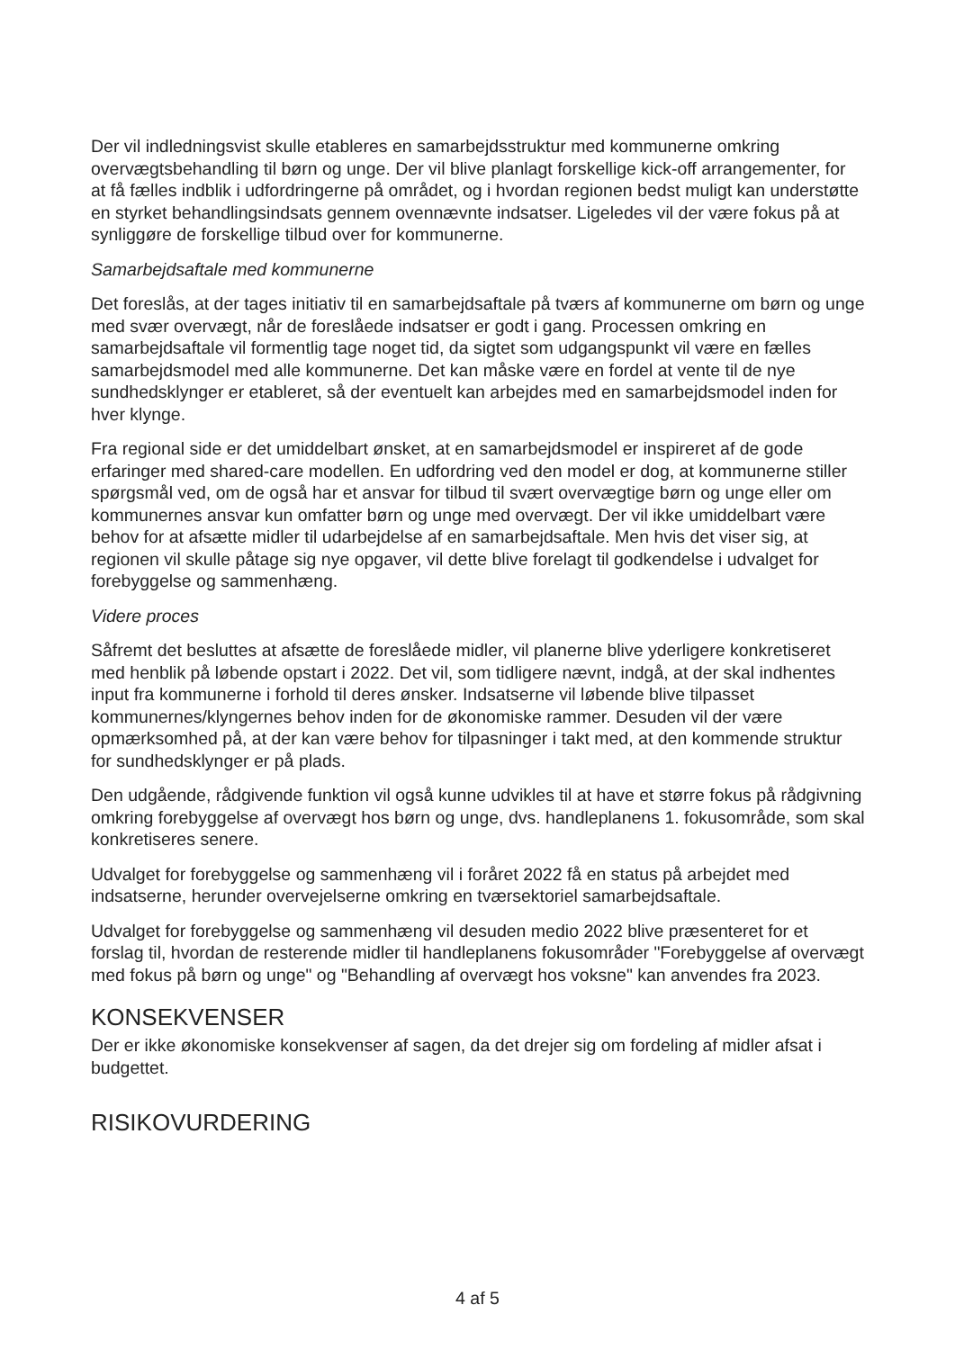Der vil indledningsvist skulle etableres en samarbejdsstruktur med kommunerne omkring overvægtsbehandling til børn og unge. Der vil blive planlagt forskellige kick-off arrangementer, for at få fælles indblik i udfordringerne på området, og i hvordan regionen bedst muligt kan understøtte en styrket behandlingsindsats gennem ovennævnte indsatser. Ligeledes vil der være fokus på at synliggøre de forskellige tilbud over for kommunerne.
Samarbejdsaftale med kommunerne
Det foreslås, at der tages initiativ til en samarbejdsaftale på tværs af kommunerne om børn og unge med svær overvægt, når de foreslåede indsatser er godt i gang. Processen omkring en samarbejdsaftale vil formentlig tage noget tid, da sigtet som udgangspunkt vil være en fælles samarbejdsmodel med alle kommunerne. Det kan måske være en fordel at vente til de nye sundhedsklynger er etableret, så der eventuelt kan arbejdes med en samarbejdsmodel inden for hver klynge.
Fra regional side er det umiddelbart ønsket, at en samarbejdsmodel er inspireret af de gode erfaringer med shared-care modellen. En udfordring ved den model er dog, at kommunerne stiller spørgsmål ved, om de også har et ansvar for tilbud til svært overvægtige børn og unge eller om kommunernes ansvar kun omfatter børn og unge med overvægt. Der vil ikke umiddelbart være behov for at afsætte midler til udarbejdelse af en samarbejdsaftale. Men hvis det viser sig, at regionen vil skulle påtage sig nye opgaver, vil dette blive forelagt til godkendelse i udvalget for forebyggelse og sammenhæng.
Videre proces
Såfremt det besluttes at afsætte de foreslåede midler, vil planerne blive yderligere konkretiseret med henblik på løbende opstart i 2022. Det vil, som tidligere nævnt, indgå, at der skal indhentes input fra kommunerne i forhold til deres ønsker. Indsatserne vil løbende blive tilpasset kommunernes/klyngernes behov inden for de økonomiske rammer. Desuden vil der være opmærksomhed på, at der kan være behov for tilpasninger i takt med, at den kommende struktur for sundhedsklynger er på plads.
Den udgående, rådgivende funktion vil også kunne udvikles til at have et større fokus på rådgivning omkring forebyggelse af overvægt hos børn og unge, dvs. handleplanens 1. fokusområde, som skal konkretiseres senere.
Udvalget for forebyggelse og sammenhæng vil i foråret 2022 få en status på arbejdet med indsatserne, herunder overvejelserne omkring en tværsektoriel samarbejdsaftale.
Udvalget for forebyggelse og sammenhæng vil desuden medio 2022 blive præsenteret for et forslag til, hvordan de resterende midler til handleplanens fokusområder "Forebyggelse af overvægt med fokus på børn og unge" og "Behandling af overvægt hos voksne" kan anvendes fra 2023.
KONSEKVENSER
Der er ikke økonomiske konsekvenser af sagen, da det drejer sig om fordeling af midler afsat i budgettet.
RISIKOVURDERING
4 af 5